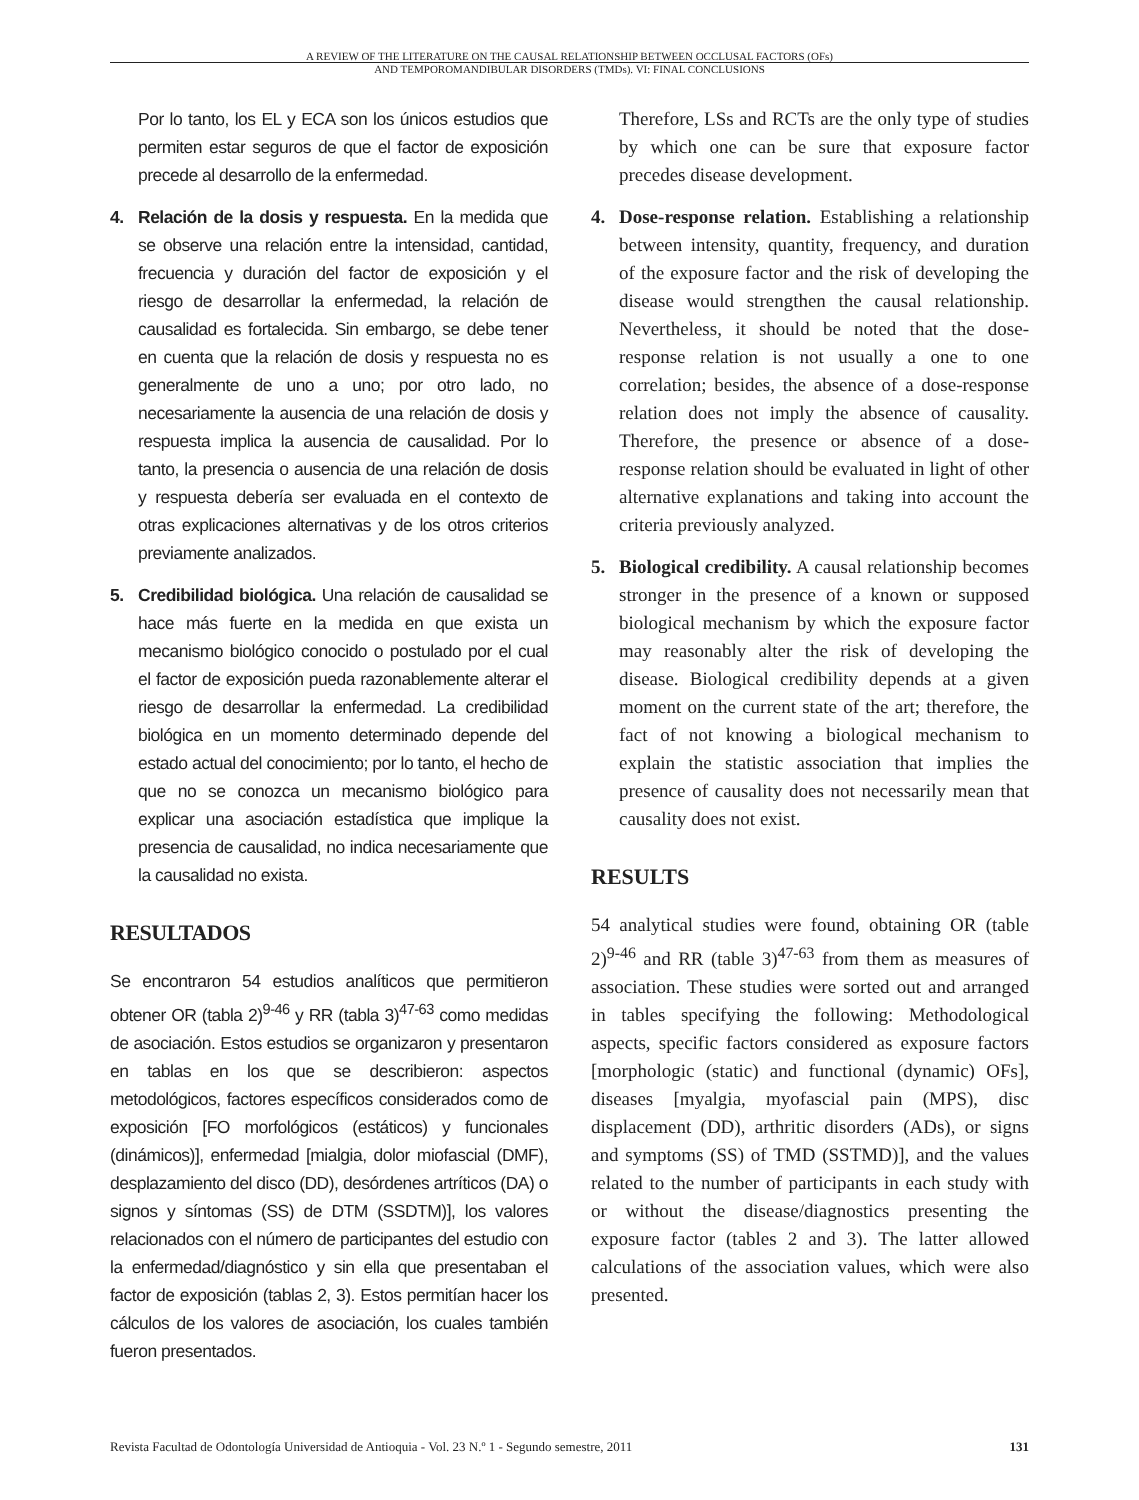A REVIEW OF THE LITERATURE ON THE CAUSAL RELATIONSHIP BETWEEN OCCLUSAL FACTORS (OFs)
AND TEMPOROMANDIBULAR DISORDERS (TMDs). VI: FINAL CONCLUSIONS
Por lo tanto, los EL y ECA son los únicos estudios que permiten estar seguros de que el factor de exposición precede al desarrollo de la enfermedad.
4. Relación de la dosis y respuesta. En la medida que se observe una relación entre la intensidad, cantidad, frecuencia y duración del factor de exposición y el riesgo de desarrollar la enfermedad, la relación de causalidad es fortalecida. Sin embargo, se debe tener en cuenta que la relación de dosis y respuesta no es generalmente de uno a uno; por otro lado, no necesariamente la ausencia de una relación de dosis y respuesta implica la ausencia de causalidad. Por lo tanto, la presencia o ausencia de una relación de dosis y respuesta debería ser evaluada en el contexto de otras explicaciones alternativas y de los otros criterios previamente analizados.
5. Credibilidad biológica. Una relación de causalidad se hace más fuerte en la medida en que exista un mecanismo biológico conocido o postulado por el cual el factor de exposición pueda razonablemente alterar el riesgo de desarrollar la enfermedad. La credibilidad biológica en un momento determinado depende del estado actual del conocimiento; por lo tanto, el hecho de que no se conozca un mecanismo biológico para explicar una asociación estadística que implique la presencia de causalidad, no indica necesariamente que la causalidad no exista.
RESULTADOS
Se encontraron 54 estudios analíticos que permitieron obtener OR (tabla 2)<sup>9-46</sup> y RR (tabla 3)<sup>47-63</sup> como medidas de asociación. Estos estudios se organizaron y presentaron en tablas en los que se describieron: aspectos metodológicos, factores específicos considerados como de exposición [FO morfológicos (estáticos) y funcionales (dinámicos)], enfermedad [mialgia, dolor miofascial (DMF), desplazamiento del disco (DD), desórdenes artríticos (DA) o signos y síntomas (SS) de DTM (SSDTM)], los valores relacionados con el número de participantes del estudio con la enfermedad/diagnóstico y sin ella que presentaban el factor de exposición (tablas 2, 3). Estos permitían hacer los cálculos de los valores de asociación, los cuales también fueron presentados.
Therefore, LSs and RCTs are the only type of studies by which one can be sure that exposure factor precedes disease development.
4. Dose-response relation. Establishing a relationship between intensity, quantity, frequency, and duration of the exposure factor and the risk of developing the disease would strengthen the causal relationship. Nevertheless, it should be noted that the dose-response relation is not usually a one to one correlation; besides, the absence of a dose-response relation does not imply the absence of causality. Therefore, the presence or absence of a dose-response relation should be evaluated in light of other alternative explanations and taking into account the criteria previously analyzed.
5. Biological credibility. A causal relationship becomes stronger in the presence of a known or supposed biological mechanism by which the exposure factor may reasonably alter the risk of developing the disease. Biological credibility depends at a given moment on the current state of the art; therefore, the fact of not knowing a biological mechanism to explain the statistic association that implies the presence of causality does not necessarily mean that causality does not exist.
RESULTS
54 analytical studies were found, obtaining OR (table 2)<sup>9-46</sup> and RR (table 3)<sup>47-63</sup> from them as measures of association. These studies were sorted out and arranged in tables specifying the following: Methodological aspects, specific factors considered as exposure factors [morphologic (static) and functional (dynamic) OFs], diseases [myalgia, myofascial pain (MPS), disc displacement (DD), arthritic disorders (ADs), or signs and symptoms (SS) of TMD (SSTMD)], and the values related to the number of participants in each study with or without the disease/diagnostics presenting the exposure factor (tables 2 and 3). The latter allowed calculations of the association values, which were also presented.
Revista Facultad de Odontología Universidad de Antioquia - Vol. 23 N.º 1 - Segundo semestre, 2011 131